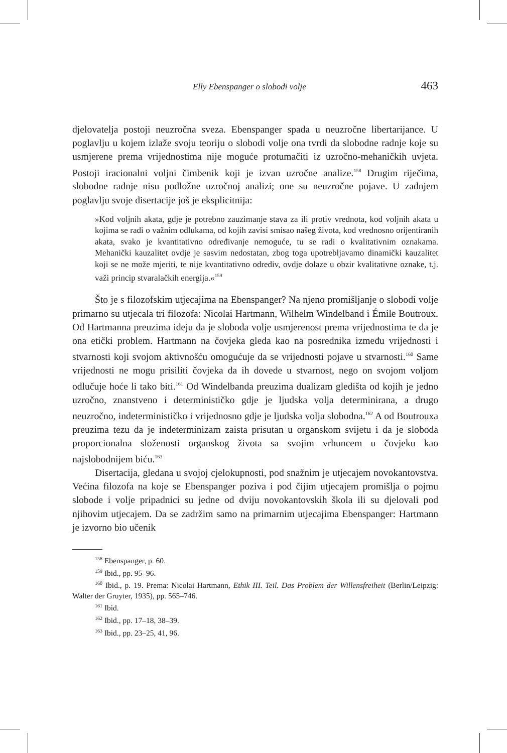Elly Ebenspanger o slobodi volje 463
djelovatelja postoji neuzročna sveza. Ebenspanger spada u neuzročne liberta­rijance. U poglavlju u kojem izlaže svoju teoriju o slobodi volje ona tvrdi da slobodne radnje koje su usmjerene prema vrijednostima nije moguće protumačiti iz uzročno-mehaničkih uvjeta. Postoji iracionalni voljni čimbenik koji je izvan uzročne analize.<sup>158</sup> Drugim riječima, slobodne radnje nisu podložne uzročnoj analizi; one su neuzročne pojave. U zadnjem poglavlju svoje disertacije još je eksplicitnija:
»Kod voljnih akata, gdje je potrebno zauzimanje stava za ili protiv vrednota, kod voljnih akata u kojima se radi o važnim odlukama, od kojih zavisi smisao našeg života, kod vrednosno orijentiranih akata, svako je kvantitativno određivanje nemoguće, tu se radi o kvalitativnim oznakama. Mehanički kauzalitet ovdje je sasvim nedostatan, zbog toga upotrebljavamo dinamički kauzalitet koji se ne može mjeriti, te nije kvantitativno odrediv, ovdje dolaze u obzir kvalitativne oznake, t.j. važi princip stvaralačkih energija.«<sup>159</sup>
Što je s filozofskim utjecajima na Ebenspanger? Na njeno promišljanje o slobodi volje primarno su utjecala tri filozofa: Nicolai Hartmann, Wilhelm Windelband i Émile Boutroux. Od Hartmanna preuzima ideju da je sloboda volje usmjerenost prema vrijednostima te da je ona etički problem. Hartmann na čovjeka gleda kao na posrednika između vrijednosti i stvarnosti koji svojom aktivnošću omogućuje da se vrijednosti pojave u stvarnosti.<sup>160</sup> Same vrijednosti ne mogu prisiliti čovjeka da ih dovede u stvarnost, nego on svojom voljom odlučuje hoće li tako biti.<sup>161</sup> Od Windelbanda preuzima dualizam gledišta od kojih je jedno uzročno, znanstveno i determinističko gdje je ljudska volja determinirana, a drugo neuzročno, indeterminističko i vrijednosno gdje je ljudska volja slobodna.<sup>162</sup> A od Boutrouxa preuzima tezu da je indeterminizam zaista prisutan u organskom svijetu i da je sloboda proporcionalna složenosti organskog života sa svojim vrhuncem u čovjeku kao najslobodnijem biću.<sup>163</sup>
Disertacija, gledana u svojoj cjelokupnosti, pod snažnim je utjecajem novokantovstva. Većina filozofa na koje se Ebenspanger poziva i pod čijim utjecajem promišlja o pojmu slobode i volje pripadnici su jedne od dviju novokantovskih škola ili su djelovali pod njihovim utjecajem. Da se zadržim samo na primarnim utjecajima Ebenspanger: Hartmann je izvorno bio učenik
<sup>158</sup> Ebenspanger, p. 60.
<sup>159</sup> Ibid., pp. 95–96.
<sup>160</sup> Ibid., p. 19. Prema: Nicolai Hartmann, Ethik III. Teil. Das Problem der Willensfreiheit (Berlin/Leipzig: Walter der Gruyter, 1935), pp. 565–746.
<sup>161</sup> Ibid.
<sup>162</sup> Ibid., pp. 17–18, 38–39.
<sup>163</sup> Ibid., pp. 23–25, 41, 96.